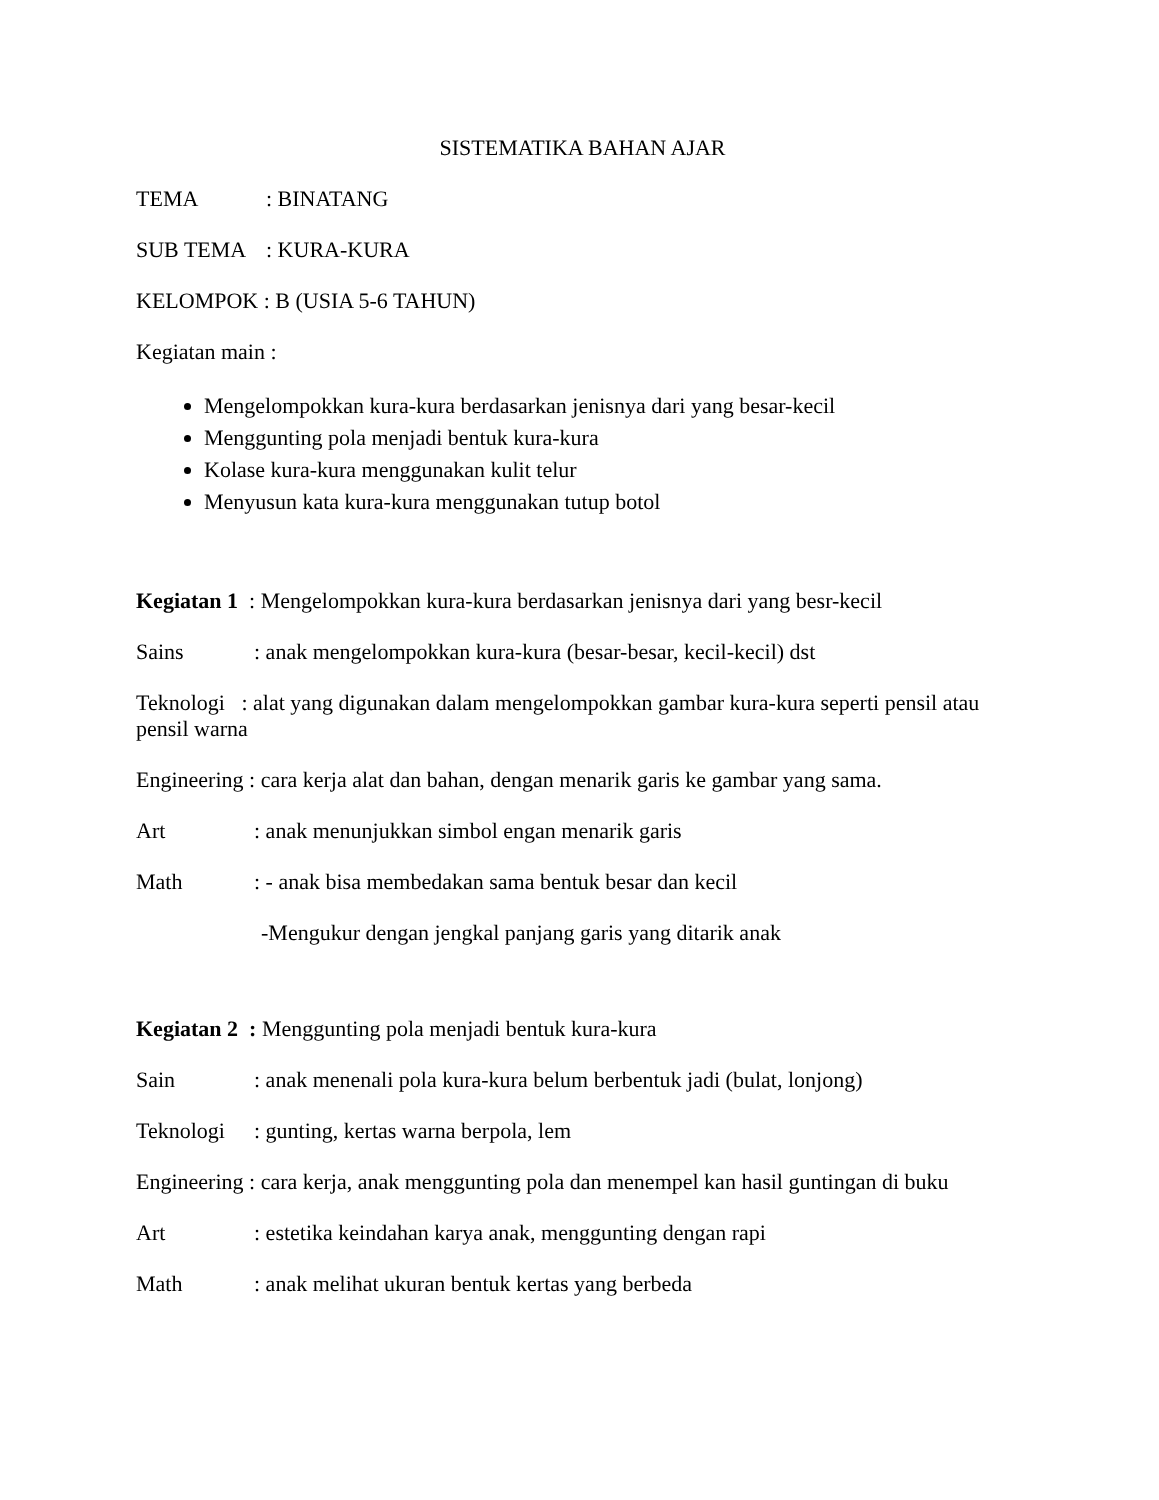SISTEMATIKA BAHAN AJAR
TEMA: BINATANG
SUB TEMA: KURA-KURA
KELOMPOK : B (USIA 5-6 TAHUN)
Kegiatan main :
Mengelompokkan kura-kura berdasarkan jenisnya dari yang besar-kecil
Menggunting pola menjadi bentuk kura-kura
Kolase kura-kura menggunakan kulit telur
Menyusun kata kura-kura menggunakan tutup botol
Kegiatan 1 : Mengelompokkan kura-kura berdasarkan jenisnya dari yang besr-kecil
Sains: anak mengelompokkan kura-kura (besar-besar, kecil-kecil) dst
Teknologi : alat yang digunakan dalam mengelompokkan gambar kura-kura seperti pensil atau pensil warna
Engineering : cara kerja alat dan bahan, dengan menarik garis ke gambar yang sama.
Art: anak menunjukkan simbol engan menarik garis
Math: - anak bisa membedakan sama bentuk besar dan kecil
-Mengukur dengan jengkal panjang garis yang ditarik anak
Kegiatan 2 : Menggunting pola menjadi bentuk kura-kura
Sain: anak menenali pola kura-kura belum berbentuk jadi (bulat, lonjong)
Teknologi: gunting, kertas warna berpola, lem
Engineering : cara kerja, anak menggunting pola dan menempel kan hasil guntingan di buku
Art: estetika keindahan karya anak, menggunting dengan rapi
Math: anak melihat ukuran bentuk kertas yang berbeda